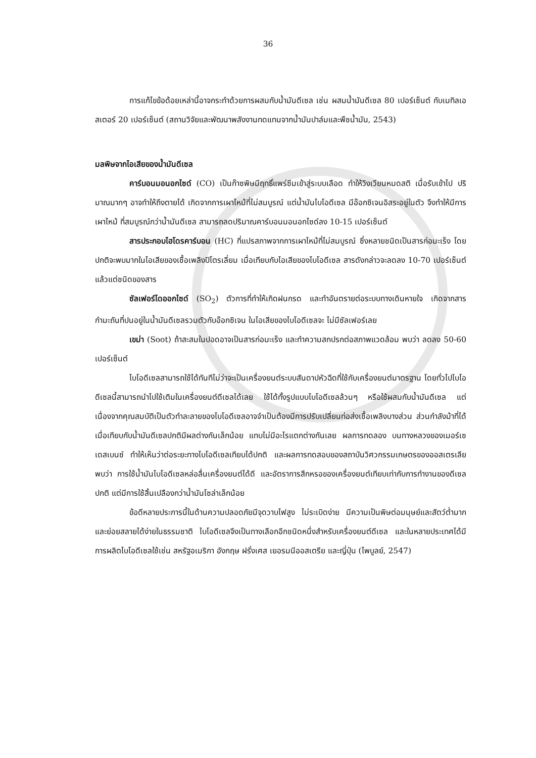36
การแก้ไขข้อด้อยเหล่านี้อาจกระทำด้วยการผสมกับน้ำมันดีเซล เช่น ผสมน้ำมันดีเซล 80 เปอร์เซ็นต์ กับเมทิลเอสเตอร์ 20 เปอร์เซ็นต์ (สถานวิจัยและพัฒนาพลังงานทดแทนจากน้ำมันปาล์มและพืชน้ำมัน, 2543)
มลพิษจากไอเสียของน้ำมันดีเซล
คาร์บอนมอนอกไซด์ (CO) เป็นก๊าซพิษมีฤทธิ์แพร่ซึมเข้าสู่ระบบเลือด ทำให้วิงเวียนหมดสติ เมื่อรับเข้าไป ปริมาณมากๆ อาจทำให้ถึงตายได้ เกิดจากการเผาไหม้ที่ไม่สมบูรณ์ แต่น้ำมันไบโอดีเซล มีอ๊อกซิเจนอิสระอยู่ในตัว จึงทำให้มีการเผาไหม้ ที่สมบูรณ์กว่าน้ำมันดีเซล สามารถลดปริมาณคาร์บอนมอนอกไซด์ลง 10-15 เปอร์เซ็นต์
สารประกอบไฮโดรคาร์บอน (HC) ที่แปรสภาพจากการเผาไหม้ที่ไม่สมบูรณ์ ซึ่งหลายชนิดเป็นสารก่อมะเร็ง โดยปกติจะพบมากในไอเสียของเชื้อเพลิงปิโตรเลี่ยม เมื่อเทียบกับไอเสียของไบโอดีเซล สารดังกล่าวจะลดลง 10-70 เปอร์เซ็นต์ แล้วแต่ชนิดของสาร
ซัลเฟอร์ไดออกไซด์ (SO<sub>2</sub>) ตัวการที่ทำให้เกิดฝนกรด และทำอันตรายต่อระบบทางเดินหายใจ เกิดจากสารกำมะถันที่ปนอยู่ในน้ำมันดีเซลรวมตัวกับอ๊อกซิเจน ในไอเสียของไบโอดีเซลจะ ไม่มีซัลเฟอร์เลย
เขม่า (Soot) ถ้าสะสมในปอดอาจเป็นสารก่อมะเร็ง และทำความสกปรกต่อสภาพแวดล้อม พบว่า ลดลง 50-60 เปอร์เซ็นต์
ไบโอดีเซลสามารถใช้ได้ทันทีไม่ว่าจะเป็นเครื่องยนต์ระบบสันดาปหัวฉีดที่ใช้กับเครื่องยนต์มาตรฐาน โดยทั่วไปไบโอดีเซลนี้สามารถนำไปใช้เติมในเครื่องยนต์ดีเซลได้เลย ใช้ได้ทั้งรูปแบบไบโอดีเซลล้วนๆ หรือใช้ผสมกับน้ำมันดีเซล แต่เนื่องจากคุณสมบัติเป็นตัวทำละลายของไบโอดีเซลอาจจำเป็นต้องมีการปรับเปลี่ยนท่อส่งเชื้อเพลิงบางส่วน ส่วนกำลังม้าที่ได้เมื่อเทียบกับน้ำมันดีเซลปกติมีผลต่างกันเล็กน้อย แทบไม่มีอะไรแตกต่างกันเลย ผลการทดลอง บนทางหลวงของเมอร์เซเดสเบนซ์ ทำให้เห็นว่าต่อระยะทางไบโอดีเซลเทียบได้ปกติ และผลการทดสอบของสถาบันวิศวกรรมเกษตรของออสเตรเลียพบว่า การใช้น้ำมันไบโอดีเซลหล่อลื่นเครื่องยนต์ได้ดี และอัตราการสึกหรอของเครื่องยนต์เทียบเท่ากับการทำงานของดีเซลปกติ แต่มีการใช้สิ้นเปลืองกว่าน้ำมันโซล่าเล็กน้อย
ข้อดีหลายประการนี้ในด้านความปลอดภัยมีจุดวาบไฟสูง ไม่ระเบิดง่าย มีความเป็นพิษต่อมนุษย์และสัตว์ต่ำมาก และย่อยสลายได้ง่ายในธรรมชาติ ไบโอดีเซลจึงเป็นทางเลือกอีกชนิดหนึ่งสำหรับเครื่องยนต์ดีเซล และในหลายประเทศได้มีการผลิตไบโอดีเซลใช้เช่น สหรัฐอเมริกา อังกฤษ ฝรั่งเศส เยอรมนีออสเตรีย และญี่ปุ่น (ไพบูลย์, 2547)